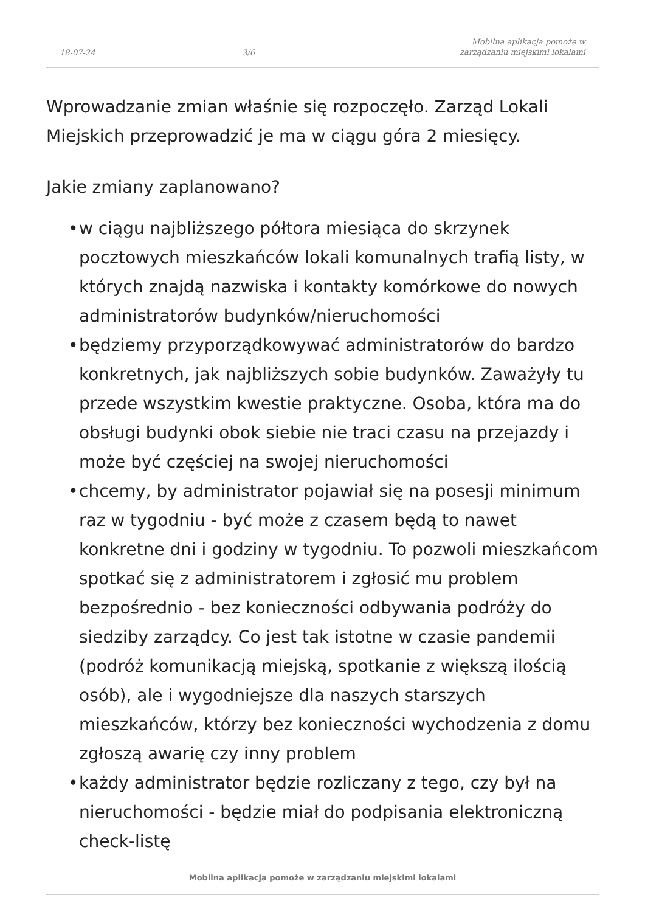18-07-24
3/6
Mobilna aplikacja pomoże w
zarządzaniu miejskimi lokalami
Wprowadzanie zmian właśnie się rozpoczęło. Zarząd Lokali Miejskich przeprowadzić je ma w ciągu góra 2 miesięcy.
Jakie zmiany zaplanowano?
• w ciągu najbliższego półtora miesiąca do skrzynek pocztowych mieszkańców lokali komunalnych trafią listy, w których znajdą nazwiska i kontakty komórkowe do nowych administratorów budynków/nieruchomości
• będziemy przyporządkowywać administratorów do bardzo konkretnych, jak najbliższych sobie budynków. Zaważyły tu przede wszystkim kwestie praktyczne. Osoba, która ma do obsługi budynki obok siebie nie traci czasu na przejazdy i może być częściej na swojej nieruchomości
• chcemy, by administrator pojawiał się na posesji minimum raz w tygodniu - być może z czasem będą to nawet konkretne dni i godziny w tygodniu. To pozwoli mieszkańcom spotkać się z administratorem i zgłosić mu problem bezpośrednio - bez konieczności odbywania podróży do siedziby zarządcy. Co jest tak istotne w czasie pandemii (podróż komunikacją miejską, spotkanie z większą ilością osób), ale i wygodniejsze dla naszych starszych mieszkańców, którzy bez konieczności wychodzenia z domu zgłoszą awarię czy inny problem
• każdy administrator będzie rozliczany z tego, czy był na nieruchomości - będzie miał do podpisania elektroniczną check-listę
Mobilna aplikacja pomoże w zarządzaniu miejskimi lokalami